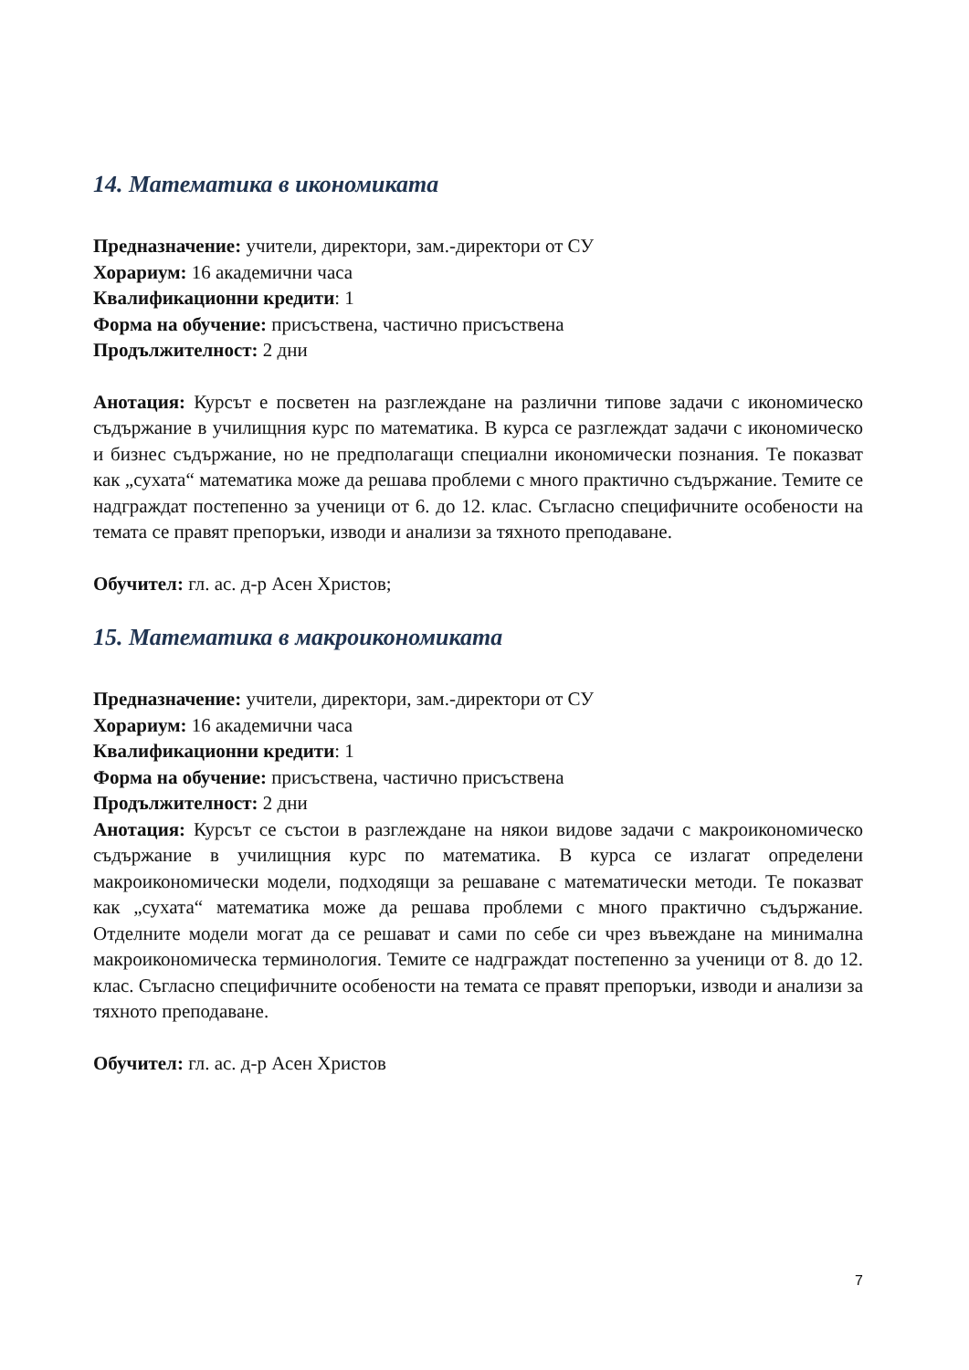14. Математика в икономиката
Предназначение: учители, директори, зам.-директори от СУ
Хорариум: 16 академични часа
Квалификационни кредити: 1
Форма на обучение: присъствена, частично присъствена
Продължителност: 2 дни
Анотация: Курсът е посветен на разглеждане на различни типове задачи с икономическо съдържание в училищния курс по математика. В курса се разглеждат задачи с икономическо и бизнес съдържание, но не предполагащи специални икономически познания. Те показват как „сухата“ математика може да решава проблеми с много практично съдържание. Темите се надграждат постепенно за ученици от 6. до 12. клас. Съгласно специфичните особености на темата се правят препоръки, изводи и анализи за тяхното преподаване.
Обучител: гл. ас. д-р Асен Христов;
15. Математика в макроикономиката
Предназначение: учители, директори, зам.-директори от СУ
Хорариум: 16 академични часа
Квалификационни кредити: 1
Форма на обучение: присъствена, частично присъствена
Продължителност: 2 дни
Анотация: Курсът се състои в разглеждане на някои видове задачи с макроикономическо съдържание в училищния курс по математика. В курса се излагат определени макроикономически модели, подходящи за решаване с математически методи. Те показват как „сухата“ математика може да решава проблеми с много практично съдържание. Отделните модели могат да се решават и сами по себе си чрез въвеждане на минимална макроикономическа терминология. Темите се надграждат постепенно за ученици от 8. до 12. клас. Съгласно специфичните особености на темата се правят препоръки, изводи и анализи за тяхното преподаване.
Обучител: гл. ас. д-р Асен Христов
7